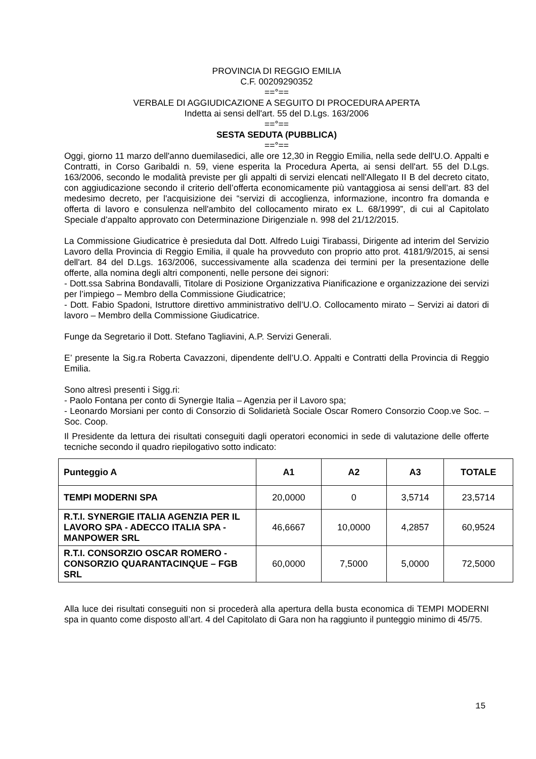PROVINCIA DI REGGIO EMILIA
C.F. 00209290352
==°==
VERBALE DI AGGIUDICAZIONE A SEGUITO DI PROCEDURA APERTA
Indetta ai sensi dell'art. 55 del D.Lgs. 163/2006
==°==
SESTA SEDUTA (PUBBLICA)
==°==
Oggi, giorno 11 marzo dell'anno duemilasedici, alle ore 12,30 in Reggio Emilia, nella sede dell'U.O. Appalti e Contratti, in Corso Garibaldi n. 59, viene esperita la Procedura Aperta, ai sensi dell'art. 55 del D.Lgs. 163/2006, secondo le modalità previste per gli appalti di servizi elencati nell'Allegato II B del decreto citato, con aggiudicazione secondo il criterio dell’offerta economicamente più vantaggiosa ai sensi dell’art. 83 del medesimo decreto, per l'acquisizione dei “servizi di accoglienza, informazione, incontro fra domanda e offerta di lavoro e consulenza nell'ambito del collocamento mirato ex L. 68/1999”, di cui al Capitolato Speciale d’appalto approvato con Determinazione Dirigenziale n. 998 del 21/12/2015.
La Commissione Giudicatrice è presieduta dal Dott. Alfredo Luigi Tirabassi, Dirigente ad interim del Servizio Lavoro della Provincia di Reggio Emilia, il quale ha provveduto con proprio atto prot. 4181/9/2015, ai sensi dell'art. 84 del D.Lgs. 163/2006, successivamente alla scadenza dei termini per la presentazione delle offerte, alla nomina degli altri componenti, nelle persone dei signori:
- Dott.ssa Sabrina Bondavalli, Titolare di Posizione Organizzativa Pianificazione e organizzazione dei servizi per l’impiego – Membro della Commissione Giudicatrice;
- Dott. Fabio Spadoni, Istruttore direttivo amministrativo dell’U.O. Collocamento mirato – Servizi ai datori di lavoro – Membro della Commissione Giudicatrice.
Funge da Segretario il Dott. Stefano Tagliavini, A.P. Servizi Generali.
E’ presente la Sig.ra Roberta Cavazzoni, dipendente dell’U.O. Appalti e Contratti della Provincia di Reggio Emilia.
Sono altresì presenti i Sigg.ri:
- Paolo Fontana per conto di Synergie Italia – Agenzia per il Lavoro spa;
- Leonardo Morsiani per conto di Consorzio di Solidarietà Sociale Oscar Romero Consorzio Coop.ve Soc. – Soc. Coop.
Il Presidente da lettura dei risultati conseguiti dagli operatori economici in sede di valutazione delle offerte tecniche secondo il quadro riepilogativo sotto indicato:
| Punteggio A | A1 | A2 | A3 | TOTALE |
| --- | --- | --- | --- | --- |
| TEMPI MODERNI SPA | 20,0000 | 0 | 3,5714 | 23,5714 |
| R.T.I. SYNERGIE ITALIA AGENZIA PER IL LAVORO SPA - ADECCO ITALIA SPA - MANPOWER SRL | 46,6667 | 10,0000 | 4,2857 | 60,9524 |
| R.T.I. CONSORZIO OSCAR ROMERO - CONSORZIO QUARANTACINQUE – FGB SRL | 60,0000 | 7,5000 | 5,0000 | 72,5000 |
Alla luce dei risultati conseguiti non si procederà alla apertura della busta economica di TEMPI MODERNI spa in quanto come disposto all’art. 4 del Capitolato di Gara non ha raggiunto il punteggio minimo di 45/75.
15